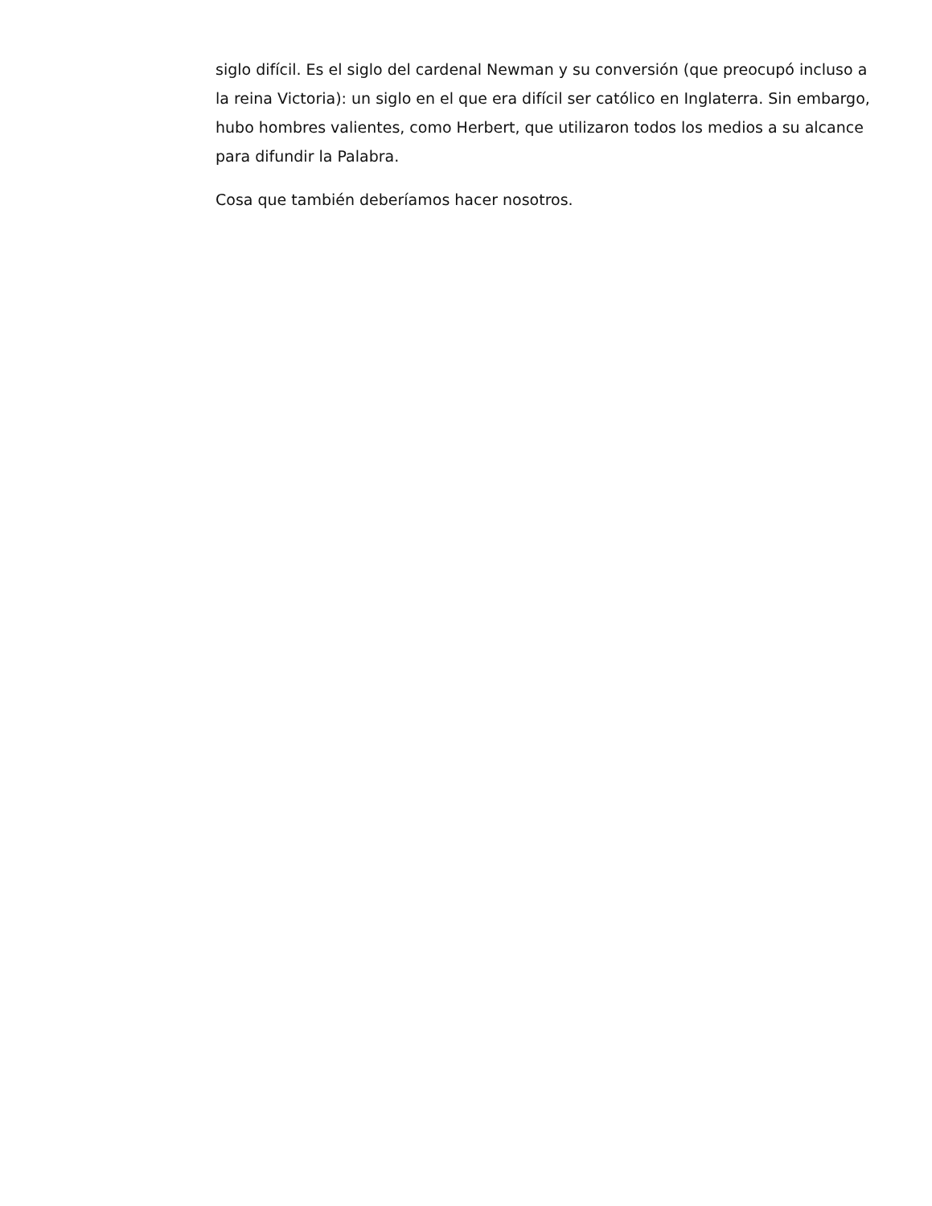siglo difícil. Es el siglo del cardenal Newman y su conversión (que preocupó incluso a la reina Victoria): un siglo en el que era difícil ser católico en Inglaterra. Sin embargo, hubo hombres valientes, como Herbert, que utilizaron todos los medios a su alcance para difundir la Palabra.
Cosa que también deberíamos hacer nosotros.